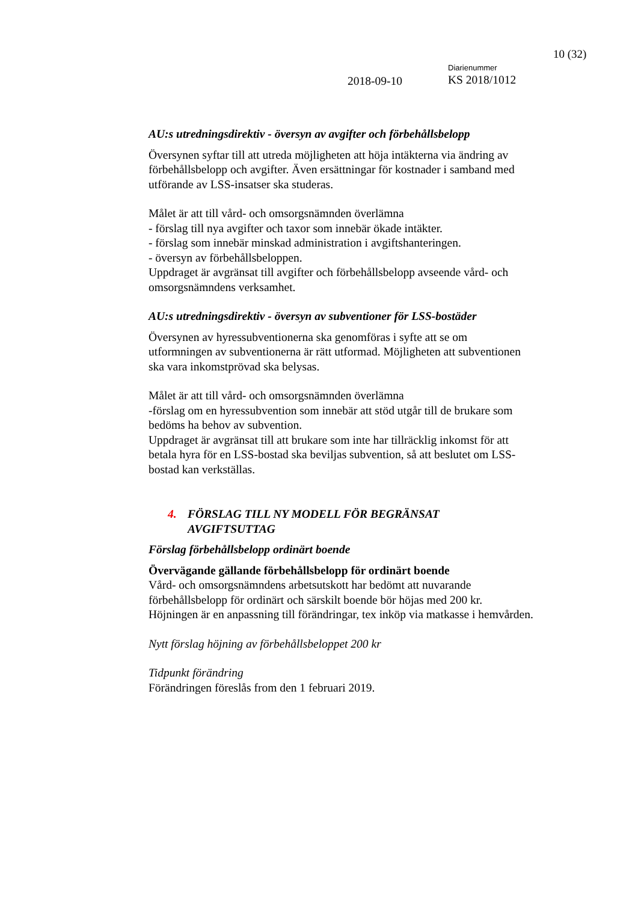10 (32)
2018-09-10
Diarienummer
KS 2018/1012
AU:s utredningsdirektiv - översyn av avgifter och förbehållsbelopp
Översynen syftar till att utreda möjligheten att höja intäkterna via ändring av förbehållsbelopp och avgifter. Även ersättningar för kostnader i samband med utförande av LSS-insatser ska studeras.
Målet är att till vård- och omsorgsnämnden överlämna
- förslag till nya avgifter och taxor som innebär ökade intäkter.
- förslag som innebär minskad administration i avgiftshanteringen.
- översyn av förbehållsbeloppen.
Uppdraget är avgränsat till avgifter och förbehållsbelopp avseende vård- och omsorgsnämndens verksamhet.
AU:s utredningsdirektiv - översyn av subventioner för LSS-bostäder
Översynen av hyressubventionerna ska genomföras i syfte att se om utformningen av subventionerna är rätt utformad. Möjligheten att subventionen ska vara inkomstprövad ska belysas.
Målet är att till vård- och omsorgsnämnden överlämna
-förslag om en hyressubvention som innebär att stöd utgår till de brukare som bedöms ha behov av subvention.
Uppdraget är avgränsat till att brukare som inte har tillräcklig inkomst för att betala hyra för en LSS-bostad ska beviljas subvention, så att beslutet om LSS-bostad kan verkställas.
4. FÖRSLAG TILL NY MODELL FÖR BEGRÄNSAT
AVGIFTSUTTAG
Förslag förbehållsbelopp ordinärt boende
Övervägande gällande förbehållsbelopp för ordinärt boende
Vård- och omsorgsnämndens arbetsutskott har bedömt att nuvarande förbehållsbelopp för ordinärt och särskilt boende bör höjas med 200 kr. Höjningen är en anpassning till förändringar, tex inköp via matkasse i hemvården.
Nytt förslag höjning av förbehållsbeloppet 200 kr
Tidpunkt förändring
Förändringen föreslås from den 1 februari 2019.